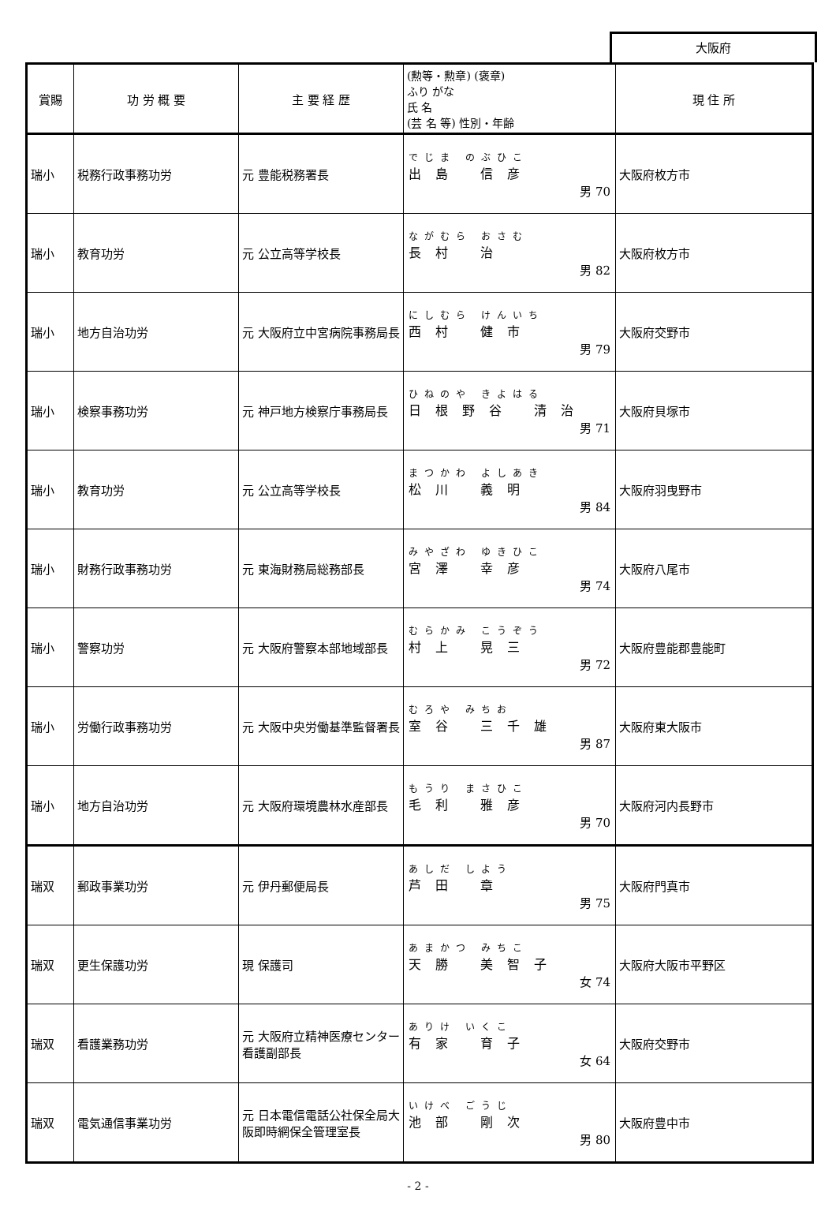大阪府
| 賞賜 | 功 労 概 要 | 主 要 経 歴 | (勲等・勲章) (褒章) ふり がな 氏 名 (芸 名 等) 性別・年齢 | 現 住 所 |
| --- | --- | --- | --- | --- |
| 瑞小 | 税務行政事務功労 | 元 豊能税務署長 | でじま のぶひこ 出島 信彦 男 70 | 大阪府枚方市 |
| 瑞小 | 教育功労 | 元 公立高等学校長 | ながむら おさむ 長村 治 男 82 | 大阪府枚方市 |
| 瑞小 | 地方自治功労 | 元 大阪府立中宮病院事務局長 | にしむら けんいち 西村 健市 男 79 | 大阪府交野市 |
| 瑞小 | 検察事務功労 | 元 神戸地方検察庁事務局長 | ひねのや きよはる 日根野谷 清治 男 71 | 大阪府貝塚市 |
| 瑞小 | 教育功労 | 元 公立高等学校長 | まつかわ よしあき 松川 義明 男 84 | 大阪府羽曳野市 |
| 瑞小 | 財務行政事務功労 | 元 東海財務局総務部長 | みやざわ ゆきひこ 宮澤 幸彦 男 74 | 大阪府八尾市 |
| 瑞小 | 警察功労 | 元 大阪府警察本部地域部長 | むらかみ こうぞう 村上 晃三 男 72 | 大阪府豊能郡豊能町 |
| 瑞小 | 労働行政事務功労 | 元 大阪中央労働基準監督署長 | むろや みちお 室谷 三千雄 男 87 | 大阪府東大阪市 |
| 瑞小 | 地方自治功労 | 元 大阪府環境農林水産部長 | もうり まさひこ 毛利 雅彦 男 70 | 大阪府河内長野市 |
| 瑞双 | 郵政事業功労 | 元 伊丹郵便局長 | あしだ しよう 芦田 章 男 75 | 大阪府門真市 |
| 瑞双 | 更生保護功労 | 現 保護司 | あまかつ みちこ 天勝 美智子 女 74 | 大阪府大阪市平野区 |
| 瑞双 | 看護業務功労 | 元 大阪府立精神医療センター看護副部長 | ありけ いくこ 有家 育子 女 64 | 大阪府交野市 |
| 瑞双 | 電気通信事業功労 | 元 日本電信電話公社保全局大阪即時網保全管理室長 | いけべ ごうじ 池部 剛次 男 80 | 大阪府豊中市 |
- 2 -